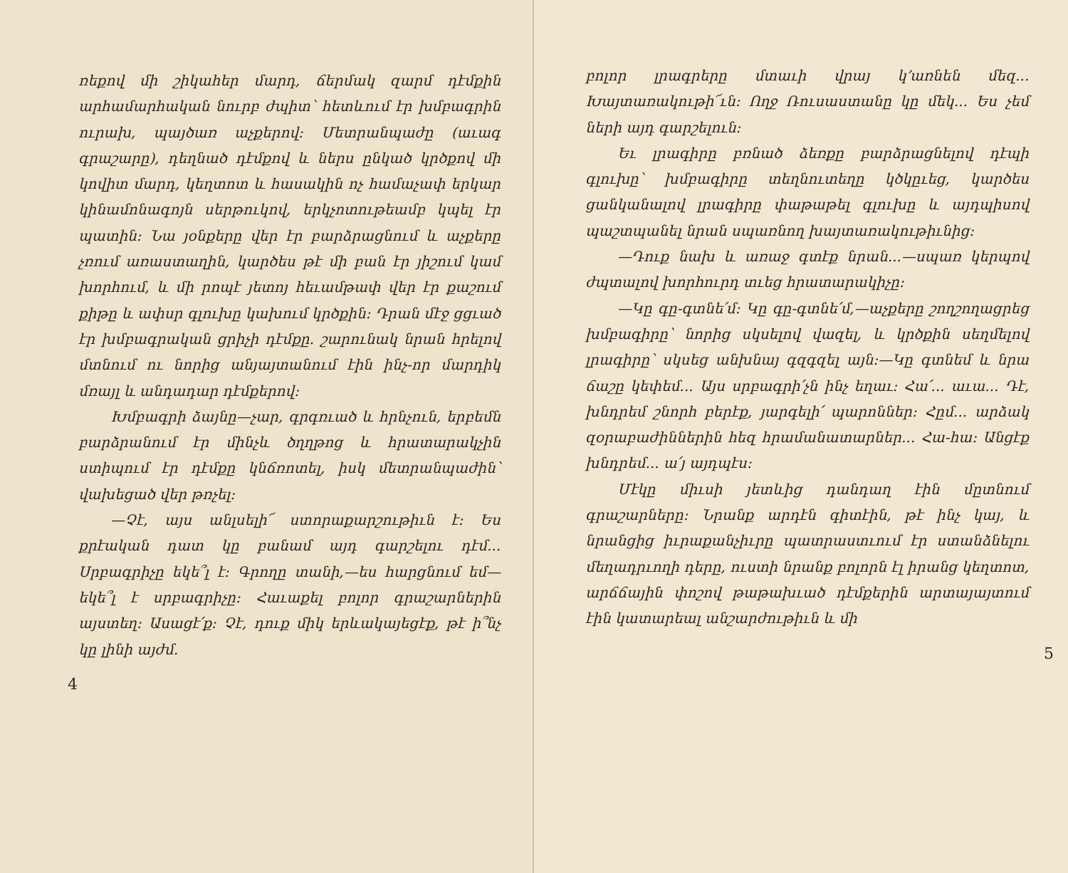ռեքով մի շիկահեր մարդ, ճերմակ զարմ դէմքին արհամարհական նուրբ ժպիտ՝ հետևում էր խմբագրին ուրախ, պայծառ աչքերով: Մետրանպաժը (աւագ գրաշարը), դեղնած դէմքով և ներս ընկած կրծքով մի կովիտ մարդ, կեղտոտ և հասակին ոչ համաչափ երկար կինամոնագոյն սերթուկով, երկչոտութեամբ կպել էր պատին: Նա յօնքերը վեր էր բարձրացնում և աչքերը չռում առաստաղին, կարծես թէ մի բան էր յիշում կամ խորհում, և մի րոպէ յետոյ հեւամթափ վեր էր քաշում քիթը և ափսր գլուխը կախում կրծքին: Դրան մէջ ցցւած էր խմբագրական ցրիչի դէմքը. շարունակ նրան հրելով մտնում ու նորից անյայտանում էին ինչ-որ մարդիկ մռայլ և անդադար դէմքերով:
Խմբագրի ձայնը—չար, գրգռւած և հրնչուն, երբեմն բարձրանում էր մինչև ծղղթոց և հրատարակչին ստիպում էր դէմքը կնճռոտել, իսկ մետրանպաժին՝ վախեցած վեր թռչել:
—Չէ, այս անլսելի՜ ստորաքարշութիւն է: Ես քրէական դատ կը բանամ այդ գարշելու դէմ... Սրբագրիչը եկե՞լ է: Գրողը տանի,—ես հարցնում եմ—եկե՞լ է սրբագրիչը: Հաւաքել բոլոր գրաշարներին այստեղ: Ասացէ՛ք: Չէ, դուք միկ երևակայեցէք, թէ ի՞նչ կը լինի այժմ.
4
բոլոր լրագրերը մտաւի վրայ կ՚առնեն մեզ... Խայտառակութի՜ւն: Ողջ Ռուսաստանը կը մեկ... Ես չեմ ների այդ գարշելուն:
Եւ լրագիրը բռնած ձեռքը բարձրացնելով դէպի գլուխը՝ խմբագիրը տեղնուտեղը կծկըւեց, կարծես ցանկանալով լրագիրը փաթաթել գլուխը և այդպիսով պաշտպանել նրան սպառնող խայտառակութիւնից:
—Դուք նախ և առաջ գտէք նրան...—սպառ կերպով ժպտալով խորհուրդ տւեց հրատարակիչը:
—Կը գը-գտնե՛մ: Կը գը-գտնե՛մ,—աչքերը շողշողացրեց խմբագիրը՝ նորից սկսելով վազել, և կրծքին սեղմելով լրագիրը՝ սկսեց անխնայ գզգզել այն:—Կը գտնեմ և նրա ճաշը կեփեմ... Այս սրբագրի՛չն ինչ եղաւ: Հա՛... աւա... Դէ, խնդրեմ շնորհ բերէք, յարգելի՛ պարոններ: Հըմ... արձակ զօրաբաժիններին հեզ հրամանատարներ... Հա-հա: Անցէք խնդրեմ... ա՛յ այդպէս:
Մէկը միւսի յետևից դանդաղ էին մըտնում գրաշարները: Նրանք արդէն գիտէին, թէ ինչ կայ, և նրանցից իւրաքանչիւրը պատրաստւում էր ստանձնելու մեղադրւողի դերը, ուստի նրանք բոլորն էլ իրանց կեղտոտ, արճճային փոշով թաթախւած դէմքերին արտայայտում էին կատարեալ անշարժութիւն և մի
5